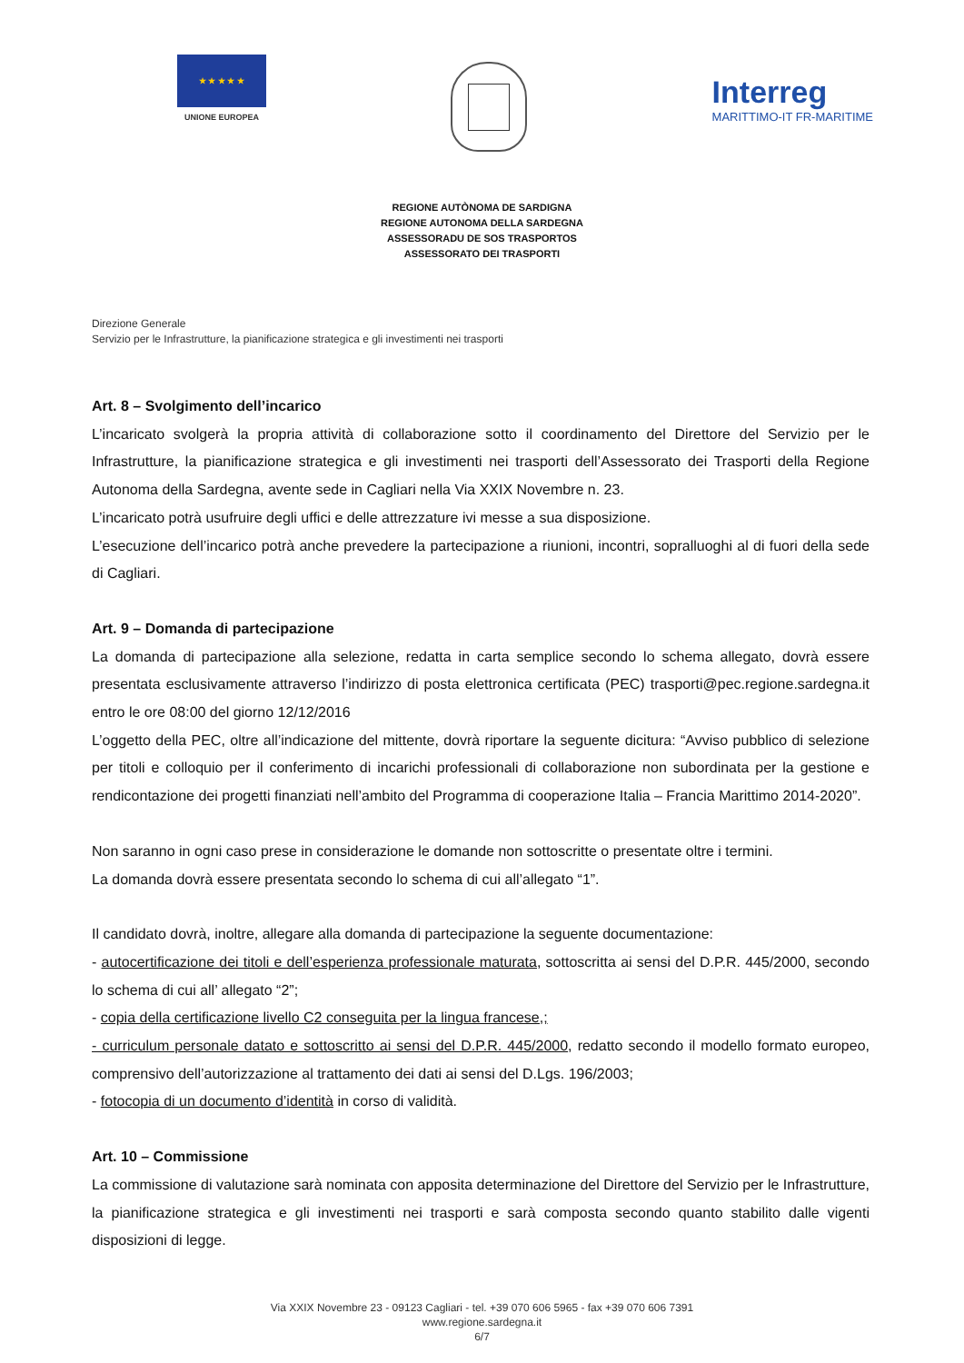★ ★ ★ ★ ★
UNIONE EUROPEA
Interreg
MARITTIMO-IT FR-MARITIME
REGIONE AUTÒNOMA DE SARDIGNA
REGIONE AUTONOMA DELLA SARDEGNA
ASSESSORADU DE SOS TRASPORTOS
ASSESSORATO DEI TRASPORTI
Direzione Generale
Servizio per le Infrastrutture, la pianificazione strategica e gli investimenti nei trasporti
Art. 8 – Svolgimento dell’incarico
L’incaricato svolgerà la propria attività di collaborazione sotto il coordinamento del Direttore del Servizio per le Infrastrutture, la pianificazione strategica e gli investimenti nei trasporti dell’Assessorato dei Trasporti della Regione Autonoma della Sardegna, avente sede in Cagliari nella Via XXIX Novembre n. 23.
L’incaricato potrà usufruire degli uffici e delle attrezzature ivi messe a sua disposizione.
L’esecuzione dell’incarico potrà anche prevedere la partecipazione a riunioni, incontri, sopralluoghi al di fuori della sede di Cagliari.
Art. 9 – Domanda di partecipazione
La domanda di partecipazione alla selezione, redatta in carta semplice secondo lo schema allegato, dovrà essere presentata esclusivamente attraverso l’indirizzo di posta elettronica certificata (PEC) trasporti@pec.regione.sardegna.it entro le ore 08:00 del giorno 12/12/2016
L’oggetto della PEC, oltre all’indicazione del mittente, dovrà riportare la seguente dicitura: “Avviso pubblico di selezione per titoli e colloquio per il conferimento di incarichi professionali di collaborazione non subordinata per la gestione e rendicontazione dei progetti finanziati nell’ambito del Programma di cooperazione Italia – Francia Marittimo 2014-2020”.
Non saranno in ogni caso prese in considerazione le domande non sottoscritte o presentate oltre i termini.
La domanda dovrà essere presentata secondo lo schema di cui all’allegato “1”.
Il candidato dovrà, inoltre, allegare alla domanda di partecipazione la seguente documentazione:
- autocertificazione dei titoli e dell’esperienza professionale maturata, sottoscritta ai sensi del D.P.R. 445/2000, secondo lo schema di cui all’ allegato “2”;
- copia della certificazione livello C2 conseguita per la lingua francese,;
- curriculum personale datato e sottoscritto ai sensi del D.P.R. 445/2000, redatto secondo il modello formato europeo, comprensivo dell’autorizzazione al trattamento dei dati ai sensi del D.Lgs. 196/2003;
- fotocopia di un documento d’identità in corso di validità.
Art. 10 – Commissione
La commissione di valutazione sarà nominata con apposita determinazione del Direttore del Servizio per le Infrastrutture, la pianificazione strategica e gli investimenti nei trasporti e sarà composta secondo quanto stabilito dalle vigenti disposizioni di legge.
Via XXIX Novembre 23 - 09123 Cagliari - tel. +39 070 606 5965 - fax +39 070 606 7391
www.regione.sardegna.it
6/7